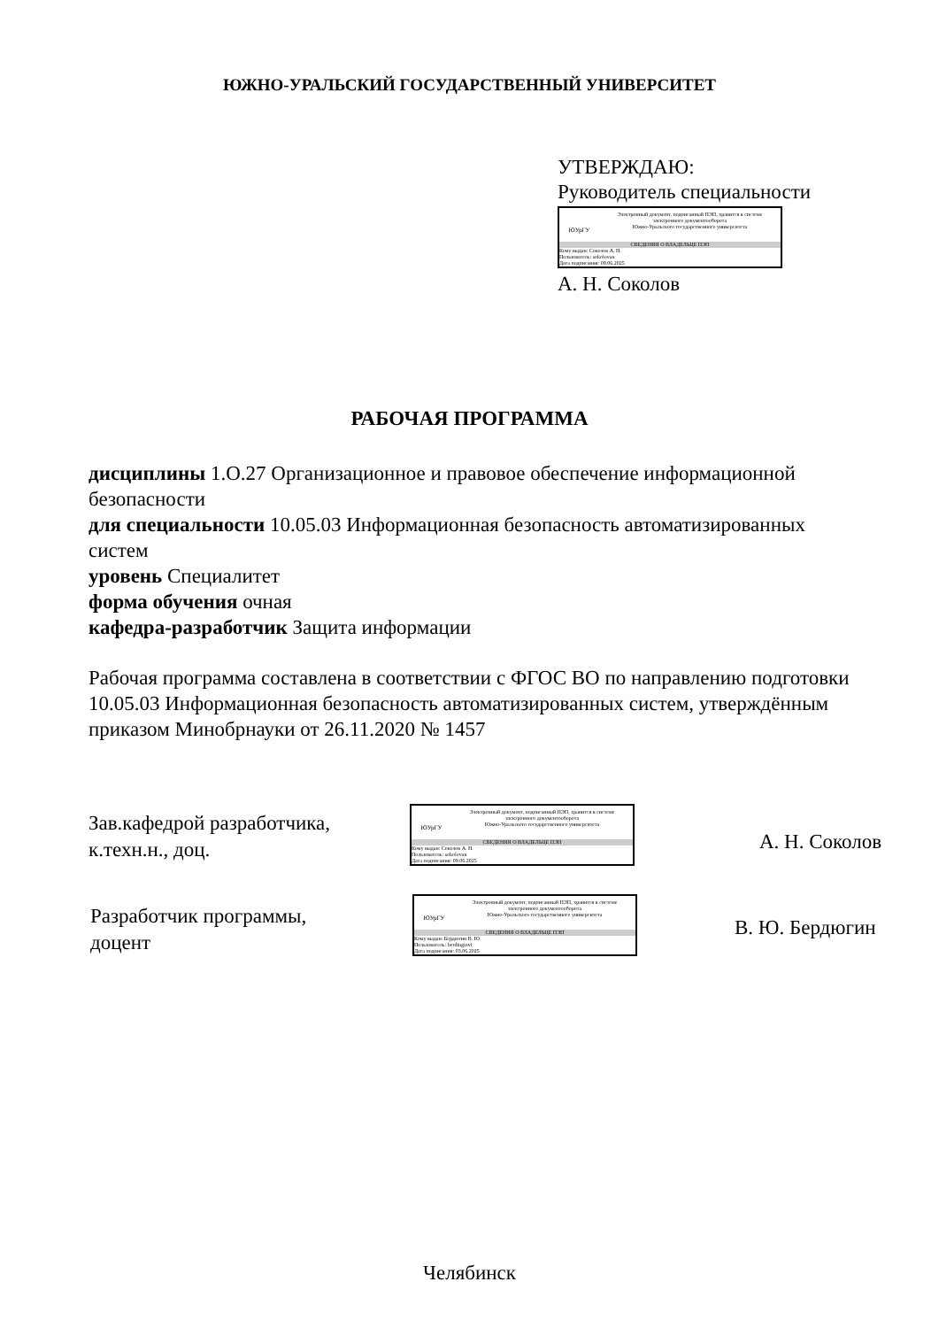ЮЖНО-УРАЛЬСКИЙ ГОСУДАРСТВЕННЫЙ УНИВЕРСИТЕТ
УТВЕРЖДАЮ:
Руководитель специальности
ЮУрГУ
Электронный документ, подписанный ПЭП, хранится в системе
электронного документооборота
Южно-Уральского государственного университета
СВЕДЕНИЯ О ВЛАДЕЛЬЦЕ ПЭП
Кому выдан: Соколов А. Н.
Пользователь: sokolovan
Дата подписания: 09.06.2025
А. Н. Соколов
РАБОЧАЯ ПРОГРАММА
дисциплины 1.О.27 Организационное и правовое обеспечение информационной безопасности
для специальности 10.05.03 Информационная безопасность автоматизированных систем
уровень Специалитет
форма обучения очная
кафедра-разработчик Защита информации
Рабочая программа составлена в соответствии с ФГОС ВО по направлению подготовки 10.05.03 Информационная безопасность автоматизированных систем, утверждённым приказом Минобрнауки от 26.11.2020 № 1457
Зав.кафедрой разработчика,
к.техн.н., доц.
ЮУрГУ
Электронный документ, подписанный ПЭП, хранится в системе
электронного документооборота
Южно-Уральского государственного университета
СВЕДЕНИЯ О ВЛАДЕЛЬЦЕ ПЭП
Кому выдан: Соколов А. Н.
Пользователь: sokolovan
Дата подписания: 09.06.2025
А. Н. Соколов
Разработчик программы,
доцент
ЮУрГУ
Электронный документ, подписанный ПЭП, хранится в системе
электронного документооборота
Южно-Уральского государственного университета
СВЕДЕНИЯ О ВЛАДЕЛЬЦЕ ПЭП
Кому выдан: Бердюгин В. Ю.
Пользователь: berdiuginvi
Дата подписания: 03.06.2025
В. Ю. Бердюгин
Челябинск